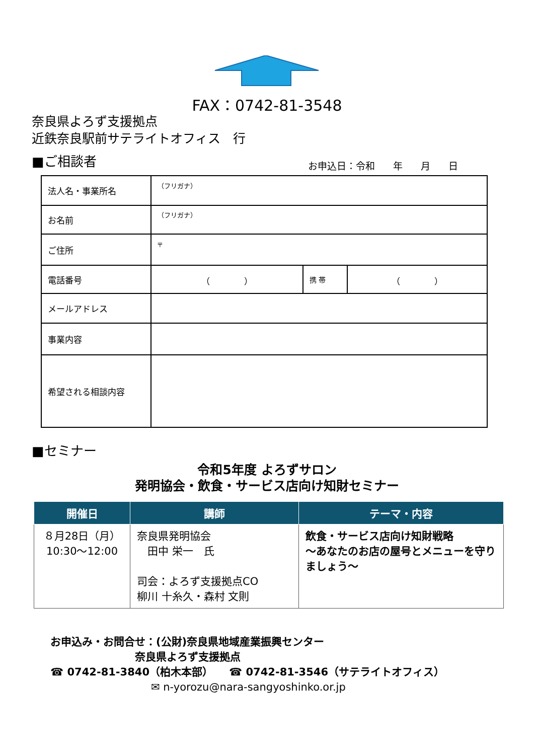FAX：0742-81-3548
奈良県よろず支援拠点
近鉄奈良駅前サテライトオフィス　行
■ご相談者 お申込日：令和 年 月 日
| 法人名・事業所名 | （フリガナ） | | |
| お名前 | （フリガナ） | | |
| ご住所 | 〒 | | |
| 電話番号 | （ ） | 携 帯 | （ ） |
| メールアドレス | | | |
| 事業内容 | | | |
| 希望される相談内容 | | | |
■セミナー
令和5年度 よろずサロン
発明協会・飲食・サービス店向け知財セミナー
| 開催日 | 講師 | テーマ・内容 |
| --- | --- | --- |
| ８月28日（月） 10:30～12:00 | 奈良県発明協会 田中 栄一 氏 司会：よろず支援拠点CO 柳川 十糸久・森村 文則 | 飲食・サービス店向け知財戦略 ～あなたのお店の屋号とメニューを守りましょう～ |
お申込み・お問合せ：(公財)奈良県地域産業振興センター
奈良県よろず支援拠点
☎ 0742-81-3840（柏木本部）　　☎ 0742-81-3546（サテライトオフィス）
✉ n-yorozu@nara-sangyoshinko.or.jp